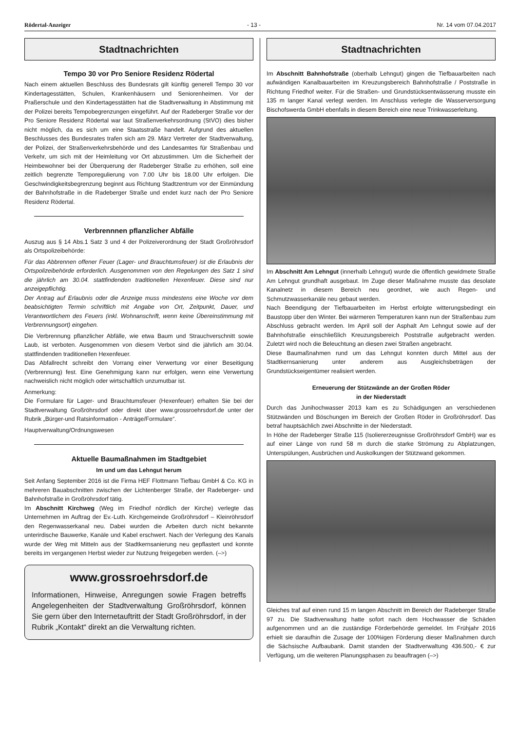Rödertal-Anzeiger - 13 - Nr. 14 vom 07.04.2017
Stadtnachrichten
Tempo 30 vor Pro Seniore Residenz Rödertal
Nach einem aktuellen Beschluss des Bundesrats gilt künftig generell Tempo 30 vor Kindertagesstätten, Schulen, Krankenhäusern und Seniorenheimen. Vor der Praßerschule und den Kindertagesstätten hat die Stadtverwaltung in Abstimmung mit der Polizei bereits Tempobegrenzungen eingeführt. Auf der Radeberger Straße vor der Pro Seniore Residenz Rödertal war laut Straßenverkehrsordnung (StVO) dies bisher nicht möglich, da es sich um eine Staatsstraße handelt. Aufgrund des aktuellen Beschlusses des Bundesrates trafen sich am 29. März Vertreter der Stadtverwaltung, der Polizei, der Straßenverkehrsbehörde und des Landesamtes für Straßenbau und Verkehr, um sich mit der Heimleitung vor Ort abzustimmen. Um die Sicherheit der Heimbewohner bei der Überquerung der Radeberger Straße zu erhöhen, soll eine zeitlich begrenzte Temporegulierung von 7.00 Uhr bis 18.00 Uhr erfolgen. Die Geschwindigkeitsbegrenzung beginnt aus Richtung Stadtzentrum vor der Einmündung der Bahnhofstraße in die Radeberger Straße und endet kurz nach der Pro Seniore Residenz Rödertal.
Verbrennnen pflanzlicher Abfälle
Auszug aus § 14 Abs.1 Satz 3 und 4 der Polizeiverordnung der Stadt Großröhrsdorf als Ortspolizeibehörde:
Für das Abbrennen offener Feuer (Lager- und Brauchtumsfeuer) ist die Erlaubnis der Ortspolizeibehörde erforderlich. Ausgenommen von den Regelungen des Satz 1 sind die jährlich am 30.04. stattfindenden traditionellen Hexenfeuer. Diese sind nur anzeigepflichtig.
Der Antrag auf Erlaubnis oder die Anzeige muss mindestens eine Woche vor dem beabsichtigten Termin schriftlich mit Angabe von Ort, Zeitpunkt, Dauer, und Verantwortlichem des Feuers (inkl. Wohnanschrift, wenn keine Übereinstimmung mit Verbrennungsort) eingehen.
Die Verbrennung pflanzlicher Abfälle, wie etwa Baum und Strauchverschnitt sowie Laub, ist verboten. Ausgenommen von diesem Verbot sind die jährlich am 30.04. stattfindenden traditionellen Hexenfeuer.
Das Abfallrecht schreibt den Vorrang einer Verwertung vor einer Beseitigung (Verbrennung) fest. Eine Genehmigung kann nur erfolgen, wenn eine Verwertung nachweislich nicht möglich oder wirtschaftlich unzumutbar ist.
Anmerkung:
Die Formulare für Lager- und Brauchtumsfeuer (Hexenfeuer) erhalten Sie bei der Stadtverwaltung Großröhrsdorf oder direkt über www.grossroehrsdorf.de unter der Rubrik „Bürger-und Ratsinformation - Anträge/Formulare“.
Hauptverwaltung/Ordnungswesen
Aktuelle Baumaßnahmen im Stadtgebiet
Im und um das Lehngut herum
Seit Anfang September 2016 ist die Firma HEF Flottmann Tiefbau GmbH & Co. KG in mehreren Bauabschnitten zwischen der Lichtenberger Straße, der Radeberger- und Bahnhofstraße in Großröhrsdorf tätig.
Im Abschnitt Kirchweg (Weg im Friedhof nördlich der Kirche) verlegte das Unternehmen im Auftrag der Ev.-Luth. Kirchgemeinde Großröhrsdorf – Kleinröhrsdorf den Regenwasserkanal neu. Dabei wurden die Arbeiten durch nicht bekannte unterirdische Bauwerke, Kanäle und Kabel erschwert. Nach der Verlegung des Kanals wurde der Weg mit Mitteln aus der Stadtkernsanierung neu gepflastert und konnte bereits im vergangenen Herbst wieder zur Nutzung freigegeben werden. (–>)
www.grossroehrsdorf.de
Informationen, Hinweise, Anregungen sowie Fragen betreffs Angelegenheiten der Stadtverwaltung Großröhrsdorf, können Sie gern über den Internetauftritt der Stadt Großröhrsdorf, in der Rubrik „Kontakt“ direkt an die Verwaltung richten.
Stadtnachrichten
Im Abschnitt Bahnhofstraße (oberhalb Lehngut) gingen die Tiefbauarbeiten nach aufwändigen Kanalbauarbeiten im Kreuzungsbereich Bahnhofstraße / Poststraße in Richtung Friedhof weiter. Für die Straßen- und Grundstücksentwässerung musste ein 135 m langer Kanal verlegt werden. Im Anschluss verlegte die Wasserversorgung Bischofswerda GmbH ebenfalls in diesem Bereich eine neue Trinkwasserleitung.
Im Abschnitt Am Lehngut (innerhalb Lehngut) wurde die öffentlich gewidmete Straße Am Lehngut grundhaft ausgebaut. Im Zuge dieser Maßnahme musste das desolate Kanalnetz in diesem Bereich neu geordnet, wie auch Regen- und Schmutzwasserkanäle neu gebaut werden.
Nach Beendigung der Tiefbauarbeiten im Herbst erfolgte witterungsbedingt ein Baustopp über den Winter. Bei wärmeren Temperaturen kann nun der Straßenbau zum Abschluss gebracht werden. Im April soll der Asphalt Am Lehngut sowie auf der Bahnhofstraße einschließlich Kreuzungsbereich Poststraße aufgebracht werden. Zuletzt wird noch die Beleuchtung an diesen zwei Straßen angebracht.
Diese Baumaßnahmen rund um das Lehngut konnten durch Mittel aus der Stadtkernsanierung unter anderem aus Ausgleichsbeträgen der Grundstückseigentümer realisiert werden.
Erneuerung der Stützwände an der Großen Röder
in der Niederstadt
Durch das Junihochwasser 2013 kam es zu Schädigungen an verschiedenen Stützwänden und Böschungen im Bereich der Großen Röder in Großröhrsdorf. Das betraf hauptsächlich zwei Abschnitte in der Niederstadt.
In Höhe der Radeberger Straße 115 (Isolierer­zeugnisse Großröhrsdorf GmbH) war es auf einer Länge von rund 58 m durch die starke Strömung zu Abplatzungen, Unterspülungen, Ausbrüchen und Auskolkungen der Stützwand gekommen.
Gleiches traf auf einen rund 15 m langen Abschnitt im Bereich der Radeberger Straße 97 zu. Die Stadtverwaltung hatte sofort nach dem Hochwasser die Schäden aufgenommen und an die zuständige Förderbehörde gemeldet. Im Frühjahr 2016 erhielt sie daraufhin die Zusage der 100%igen Förderung dieser Maßnahmen durch die Sächsische Aufbaubank. Damit standen der Stadtverwaltung 436.500,- € zur Verfügung, um die weiteren Planungsphasen zu beauftragen (–>)